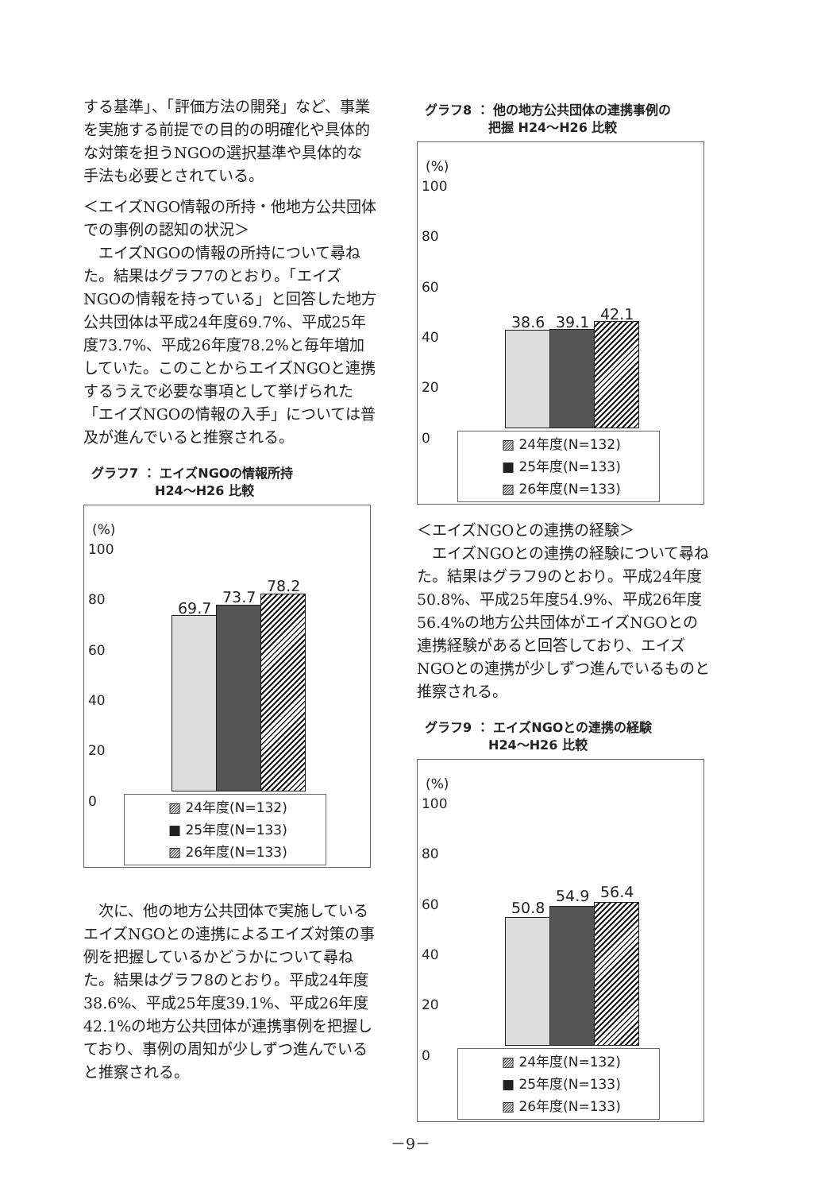する基準」、「評価方法の開発」など、事業を実施する前提での目的の明確化や具体的な対策を担うNGOの選択基準や具体的な手法も必要とされている。
＜エイズNGO情報の所持・他地方公共団体での事例の認知の状況＞
　エイズNGOの情報の所持について尋ねた。結果はグラフ7のとおり。「エイズNGOの情報を持っている」と回答した地方公共団体は平成24年度69.7%、平成25年度73.7%、平成26年度78.2%と毎年増加していた。このことからエイズNGOと連携するうえで必要な事項として挙げられた「エイズNGOの情報の入手」については普及が進んでいると推察される。
グラフ7 ： エイズNGOの情報所持
　　　　　H24～H26 比較
(%)
100
80
60
40
20
0
69.7
73.7
78.2
▨ 24年度(N=132)
■ 25年度(N=133)
▨ 26年度(N=133)
　次に、他の地方公共団体で実施しているエイズNGOとの連携によるエイズ対策の事例を把握しているかどうかについて尋ねた。結果はグラフ8のとおり。平成24年度38.6%、平成25年度39.1%、平成26年度42.1%の地方公共団体が連携事例を把握しており、事例の周知が少しずつ進んでいると推察される。
グラフ8 ： 他の地方公共団体の連携事例の
　　　　　把握 H24～H26 比較
(%)
100
80
60
40
20
0
38.6 39.1 42.1
▨ 24年度(N=132)
■ 25年度(N=133)
▨ 26年度(N=133)
＜エイズNGOとの連携の経験＞
　エイズNGOとの連携の経験について尋ねた。結果はグラフ9のとおり。平成24年度50.8%、平成25年度54.9%、平成26年度56.4%の地方公共団体がエイズNGOとの連携経験があると回答しており、エイズNGOとの連携が少しずつ進んでいるものと推察される。
グラフ9 ： エイズNGOとの連携の経験
　　　　　H24～H26 比較
(%)
100
80
60
40
20
0
50.8
54.9 56.4
▨ 24年度(N=132)
■ 25年度(N=133)
▨ 26年度(N=133)
－9－